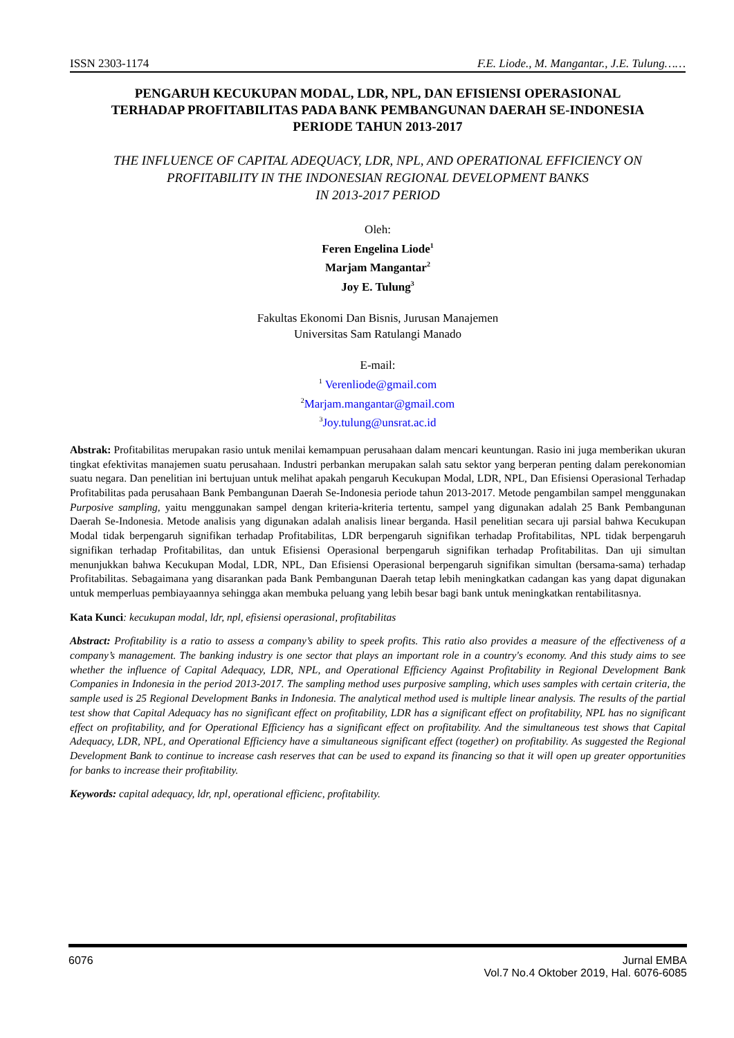ISSN 2303-1174 F.E. Liode., M. Mangantar., J.E. Tulung……
PENGARUH KECUKUPAN MODAL, LDR, NPL, DAN EFISIENSI OPERASIONAL
TERHADAP PROFITABILITAS PADA BANK PEMBANGUNAN DAERAH SE-INDONESIA
PERIODE TAHUN 2013-2017
THE INFLUENCE OF CAPITAL ADEQUACY, LDR, NPL, AND OPERATIONAL EFFICIENCY ON
PROFITABILITY IN THE INDONESIAN REGIONAL DEVELOPMENT BANKS
IN 2013-2017 PERIOD
Oleh:
Feren Engelina Liode<sup>1</sup>
Marjam Mangantar<sup>2</sup>
Joy E. Tulung<sup>3</sup>
Fakultas Ekonomi Dan Bisnis, Jurusan Manajemen
Universitas Sam Ratulangi Manado
E-mail:
<sup>1</sup> Verenliode@gmail.com
<sup>2</sup> Marjam.mangantar@gmail.com
<sup>3</sup> Joy.tulung@unsrat.ac.id
Abstrak: Profitabilitas merupakan rasio untuk menilai kemampuan perusahaan dalam mencari keuntungan. Rasio ini juga memberikan ukuran tingkat efektivitas manajemen suatu perusahaan. Industri perbankan merupakan salah satu sektor yang berperan penting dalam perekonomian suatu negara. Dan penelitian ini bertujuan untuk melihat apakah pengaruh Kecukupan Modal, LDR, NPL, Dan Efisiensi Operasional Terhadap Profitabilitas pada perusahaan Bank Pembangunan Daerah Se-Indonesia periode tahun 2013-2017. Metode pengambilan sampel menggunakan Purposive sampling, yaitu menggunakan sampel dengan kriteria-kriteria tertentu, sampel yang digunakan adalah 25 Bank Pembangunan Daerah Se-Indonesia. Metode analisis yang digunakan adalah analisis linear berganda. Hasil penelitian secara uji parsial bahwa Kecukupan Modal tidak berpengaruh signifikan terhadap Profitabilitas, LDR berpengaruh signifikan terhadap Profitabilitas, NPL tidak berpengaruh signifikan terhadap Profitabilitas, dan untuk Efisiensi Operasional berpengaruh signifikan terhadap Profitabilitas. Dan uji simultan menunjukkan bahwa Kecukupan Modal, LDR, NPL, Dan Efisiensi Operasional berpengaruh signifikan simultan (bersama-sama) terhadap Profitabilitas. Sebagaimana yang disarankan pada Bank Pembangunan Daerah tetap lebih meningkatkan cadangan kas yang dapat digunakan untuk memperluas pembiayaannya sehingga akan membuka peluang yang lebih besar bagi bank untuk meningkatkan rentabilitasnya.
Kata Kunci: kecukupan modal, ldr, npl, efisiensi operasional, profitabilitas
Abstract: Profitability is a ratio to assess a company’s ability to speek profits. This ratio also provides a measure of the effectiveness of a company’s management. The banking industry is one sector that plays an important role in a country's economy. And this study aims to see whether the influence of Capital Adequacy, LDR, NPL, and Operational Efficiency Against Profitability in Regional Development Bank Companies in Indonesia in the period 2013-2017. The sampling method uses purposive sampling, which uses samples with certain criteria, the sample used is 25 Regional Development Banks in Indonesia. The analytical method used is multiple linear analysis. The results of the partial test show that Capital Adequacy has no significant effect on profitability, LDR has a significant effect on profitability, NPL has no significant effect on profitability, and for Operational Efficiency has a significant effect on profitability. And the simultaneous test shows that Capital Adequacy, LDR, NPL, and Operational Efficiency have a simultaneous significant effect (together) on profitability. As suggested the Regional Development Bank to continue to increase cash reserves that can be used to expand its financing so that it will open up greater opportunities for banks to increase their profitability.
Keywords: capital adequacy, ldr, npl, operational efficienc, profitability.
6076 Jurnal EMBA
Vol.7 No.4 Oktober 2019, Hal. 6076-6085